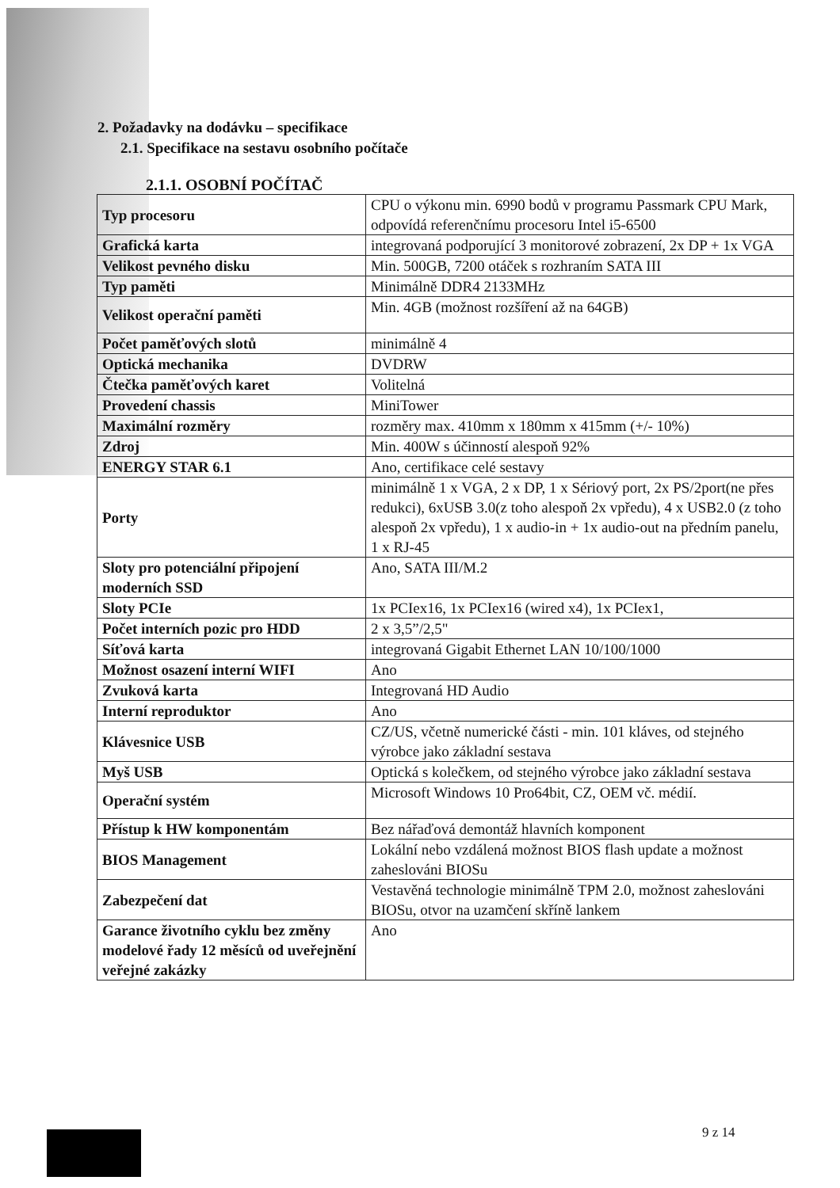2. Požadavky na dodávku – specifikace
2.1. Specifikace na sestavu osobního počítače
2.1.1. OSOBNÍ POČÍTAČ
| Typ procesoru | CPU o výkonu min. 6990 bodů v programu Passmark CPU Mark, odpovídá referenčnímu procesoru Intel i5-6500 |
| Grafická karta | integrovaná podporující 3 monitorové zobrazení, 2x DP + 1x VGA |
| Velikost pevného disku | Min. 500GB, 7200 otáček s rozhraním SATA III |
| Typ paměti | Minimálně DDR4 2133MHz |
| Velikost operační paměti | Min. 4GB (možnost rozšíření až na 64GB) |
| Počet paměťových slotů | minimálně 4 |
| Optická mechanika | DVDRW |
| Čtečka paměťových karet | Volitelná |
| Provedení chassis | MiniTower |
| Maximální rozměry | rozměry max. 410mm x 180mm x 415mm (+/- 10%) |
| Zdroj | Min. 400W s účinností alespoň 92% |
| ENERGY STAR 6.1 | Ano, certifikace celé sestavy |
| Porty | minimálně 1 x VGA, 2 x DP, 1 x Sériový port, 2x PS/2port(ne přes redukci), 6xUSB 3.0(z toho alespoň 2x vpředu), 4 x USB2.0 (z toho alespoň 2x vpředu), 1 x audio-in + 1x audio-out na předním panelu, 1 x RJ-45 |
| Sloty pro potenciální připojení moderních SSD | Ano, SATA III/M.2 |
| Sloty PCIe | 1x PCIex16, 1x PCIex16 (wired x4), 1x PCIex1, |
| Počet interních pozic pro HDD | 2 x 3,5”/2,5" |
| Síťová karta | integrovaná Gigabit Ethernet LAN 10/100/1000 |
| Možnost osazení interní WIFI | Ano |
| Zvuková karta | Integrovaná HD Audio |
| Interní reproduktor | Ano |
| Klávesnice USB | CZ/US, včetně numerické části - min. 101 kláves, od stejného výrobce jako základní sestava |
| Myš USB | Optická s kolečkem, od stejného výrobce jako základní sestava |
| Operační systém | Microsoft Windows 10 Pro64bit, CZ, OEM vč. médií. |
| Přístup k HW komponentám | Bez nářaďová demontáž hlavních komponent |
| BIOS Management | Lokální nebo vzdálená možnost BIOS flash update a možnost zaheslováni BIOSu |
| Zabezpečení dat | Vestavěná technologie minimálně TPM 2.0, možnost zaheslováni BIOSu, otvor na uzamčení skříně lankem |
| Garance životního cyklu bez změny modelové řady 12 měsíců od uveřejnění veřejné zakázky | Ano |
9 z 14